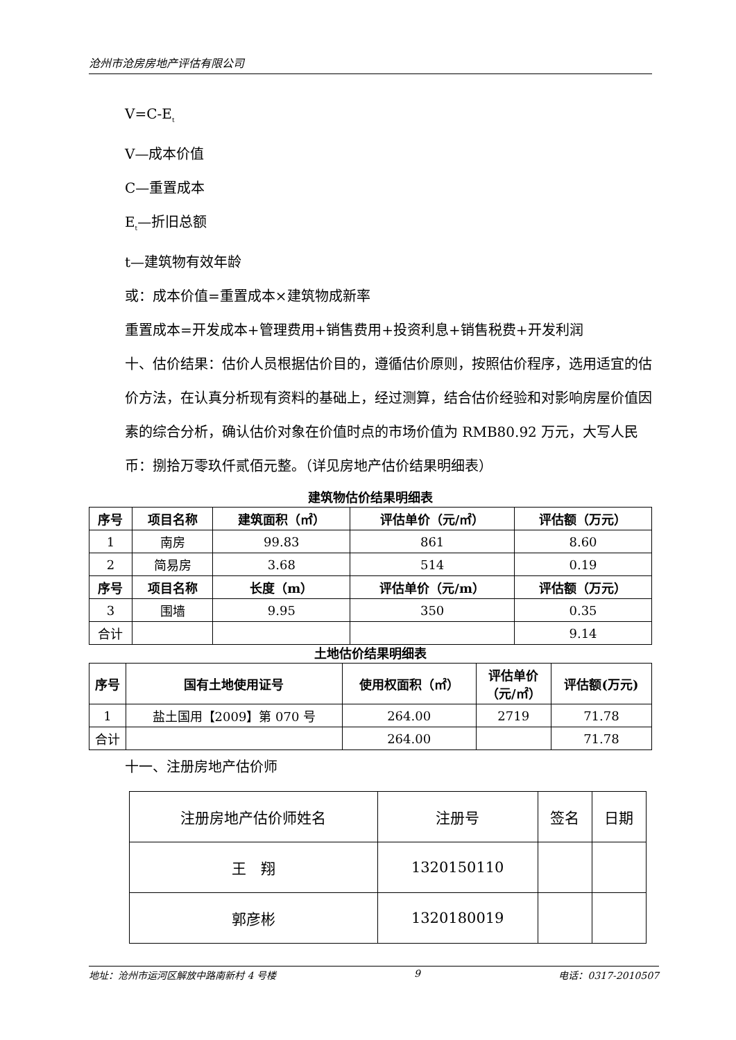沧州市沧房房地产评估有限公司
V=C-E<sub>t</sub>
V—成本价值
C—重置成本
E<sub>t</sub>—折旧总额
t—建筑物有效年龄
或：成本价值=重置成本×建筑物成新率
重置成本=开发成本+管理费用+销售费用+投资利息+销售税费+开发利润
十、估价结果：估价人员根据估价目的，遵循估价原则，按照估价程序，选用适宜的估价方法，在认真分析现有资料的基础上，经过测算，结合估价经验和对影响房屋价值因素的综合分析，确认估价对象在价值时点的市场价值为 RMB80.92 万元，大写人民币：捌拾万零玖仟贰佰元整。（详见房地产估价结果明细表）
建筑物估价结果明细表
| 序号 | 项目名称 | 建筑面积（㎡） | 评估单价（元/㎡） | 评估额（万元） |
| --- | --- | --- | --- | --- |
| 1 | 南房 | 99.83 | 861 | 8.60 |
| 2 | 简易房 | 3.68 | 514 | 0.19 |
| 序号 | 项目名称 | 长度（m） | 评估单价（元/m） | 评估额（万元） |
| 3 | 围墙 | 9.95 | 350 | 0.35 |
| 合计 | | | | 9.14 |
土地估价结果明细表
| 序号 | 国有土地使用证号 | 使用权面积（㎡） | 评估单价 （元/㎡） | 评估额(万元) |
| --- | --- | --- | --- | --- |
| 1 | 盐土国用【2009】第 070 号 | 264.00 | 2719 | 71.78 |
| 合计 | | 264.00 | | 71.78 |
十一、注册房地产估价师
| 注册房地产估价师姓名 | 注册号 | 签名 | 日期 |
| 王 翔 | 1320150110 | | |
| 郭彦彬 | 1320180019 | | |
地址：沧州市运河区解放中路南新村 4 号楼 9 电话：0317-2010507